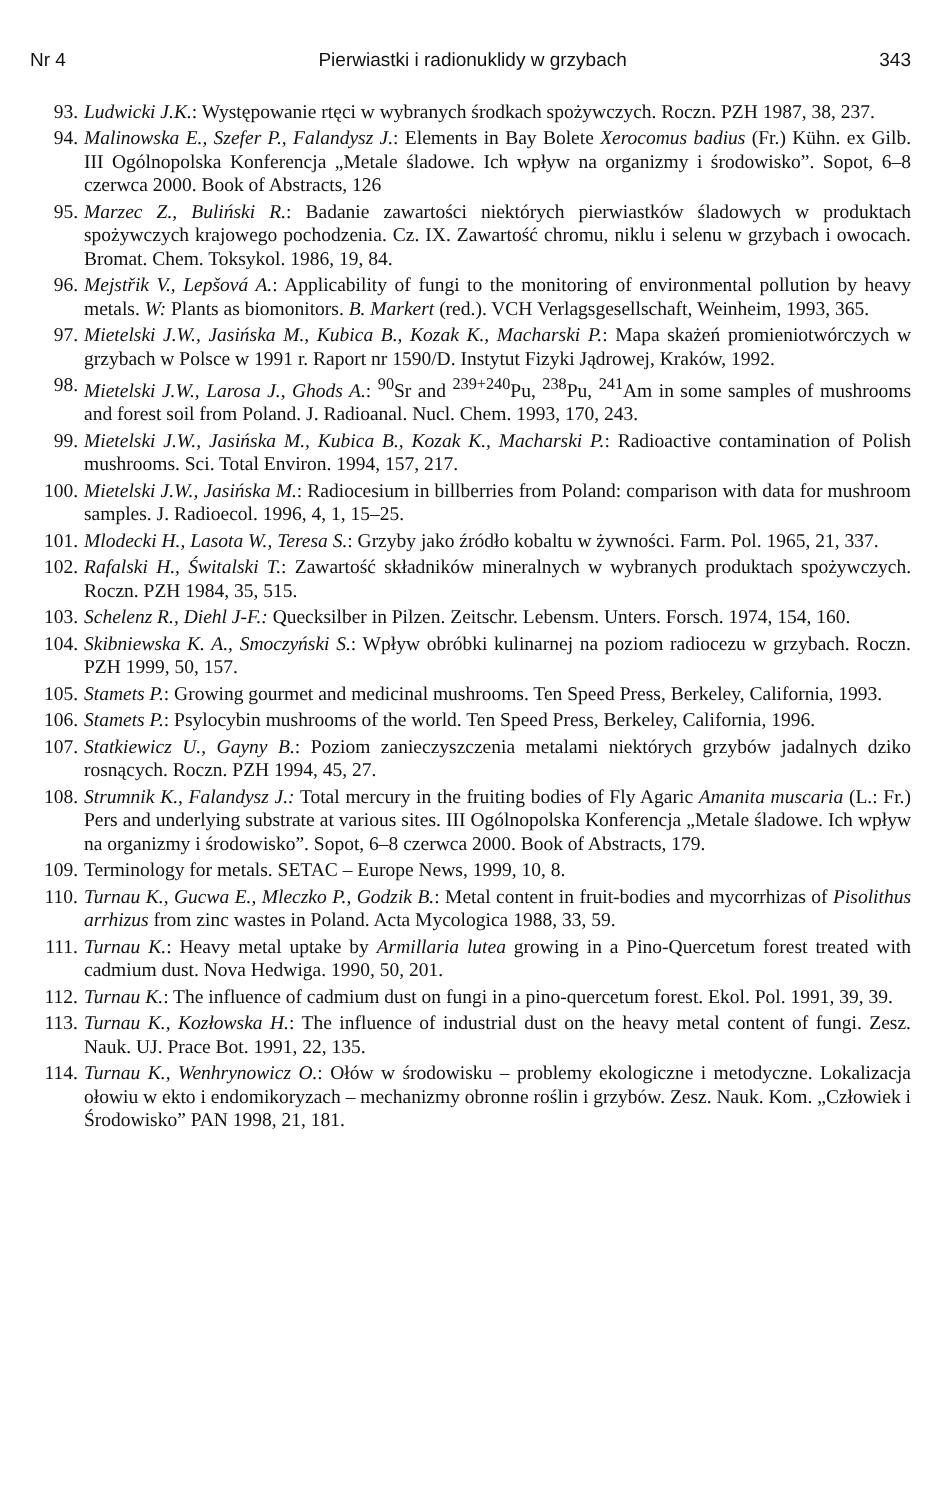Nr 4 Pierwiastki i radionuklidy w grzybach 343
93. Ludwicki J.K.: Występowanie rtęci w wybranych środkach spożywczych. Roczn. PZH 1987, 38, 237.
94. Malinowska E., Szefer P., Falandysz J.: Elements in Bay Bolete Xerocomus badius (Fr.) Kühn. ex Gilb. III Ogólnopolska Konferencja „Metale śladowe. Ich wpływ na organizmy i środowisko”. Sopot, 6–8 czerwca 2000. Book of Abstracts, 126
95. Marzec Z., Buliński R.: Badanie zawartości niektórych pierwiastków śladowych w produktach spożywczych krajowego pochodzenia. Cz. IX. Zawartość chromu, niklu i selenu w grzybach i owocach. Bromat. Chem. Toksykol. 1986, 19, 84.
96. Mejstřik V., Lepšová A.: Applicability of fungi to the monitoring of environmental pollution by heavy metals. W: Plants as biomonitors. B. Markert (red.). VCH Verlagsgesellschaft, Weinheim, 1993, 365.
97. Mietelski J.W., Jasińska M., Kubica B., Kozak K., Macharski P.: Mapa skażeń promieniotwórczych w grzybach w Polsce w 1991 r. Raport nr 1590/D. Instytut Fizyki Jądrowej, Kraków, 1992.
98. Mietelski J.W., Larosa J., Ghods A.: <sup>90</sup>Sr and <sup>239+240</sup>Pu, <sup>238</sup>Pu, <sup>241</sup>Am in some samples of mushrooms and forest soil from Poland. J. Radioanal. Nucl. Chem. 1993, 170, 243.
99. Mietelski J.W., Jasińska M., Kubica B., Kozak K., Macharski P.: Radioactive contamination of Polish mushrooms. Sci. Total Environ. 1994, 157, 217.
100. Mietelski J.W., Jasińska M.: Radiocesium in billberries from Poland: comparison with data for mushroom samples. J. Radioecol. 1996, 4, 1, 15–25.
101. Mlodecki H., Lasota W., Teresa S.: Grzyby jako źródło kobaltu w żywności. Farm. Pol. 1965, 21, 337.
102. Rafalski H., Świtalski T.: Zawartość składników mineralnych w wybranych produktach spożywczych. Roczn. PZH 1984, 35, 515.
103. Schelenz R., Diehl J-F.: Quecksilber in Pilzen. Zeitschr. Lebensm. Unters. Forsch. 1974, 154, 160.
104. Skibniewska K. A., Smoczyński S.: Wpływ obróbki kulinarnej na poziom radiocezu w grzybach. Roczn. PZH 1999, 50, 157.
105. Stamets P.: Growing gourmet and medicinal mushrooms. Ten Speed Press, Berkeley, California, 1993.
106. Stamets P.: Psylocybin mushrooms of the world. Ten Speed Press, Berkeley, California, 1996.
107. Statkiewicz U., Gayny B.: Poziom zanieczyszczenia metalami niektórych grzybów jadalnych dziko rosnących. Roczn. PZH 1994, 45, 27.
108. Strumnik K., Falandysz J.: Total mercury in the fruiting bodies of Fly Agaric Amanita muscaria (L.: Fr.) Pers and underlying substrate at various sites. III Ogólnopolska Konferencja „Metale śladowe. Ich wpływ na organizmy i środowisko”. Sopot, 6–8 czerwca 2000. Book of Abstracts, 179.
109. Terminology for metals. SETAC – Europe News, 1999, 10, 8.
110. Turnau K., Gucwa E., Mleczko P., Godzik B.: Metal content in fruit-bodies and mycorrhizas of Pisolithus arrhizus from zinc wastes in Poland. Acta Mycologica 1988, 33, 59.
111. Turnau K.: Heavy metal uptake by Armillaria lutea growing in a Pino-Quercetum forest treated with cadmium dust. Nova Hedwiga. 1990, 50, 201.
112. Turnau K.: The influence of cadmium dust on fungi in a pino-quercetum forest. Ekol. Pol. 1991, 39, 39.
113. Turnau K., Kozłowska H.: The influence of industrial dust on the heavy metal content of fungi. Zesz. Nauk. UJ. Prace Bot. 1991, 22, 135.
114. Turnau K., Wenhrynowicz O.: Ołów w środowisku – problemy ekologiczne i metodyczne. Lokalizacja ołowiu w ekto i endomikoryzach – mechanizmy obronne roślin i grzybów. Zesz. Nauk. Kom. „Człowiek i Środowisko” PAN 1998, 21, 181.